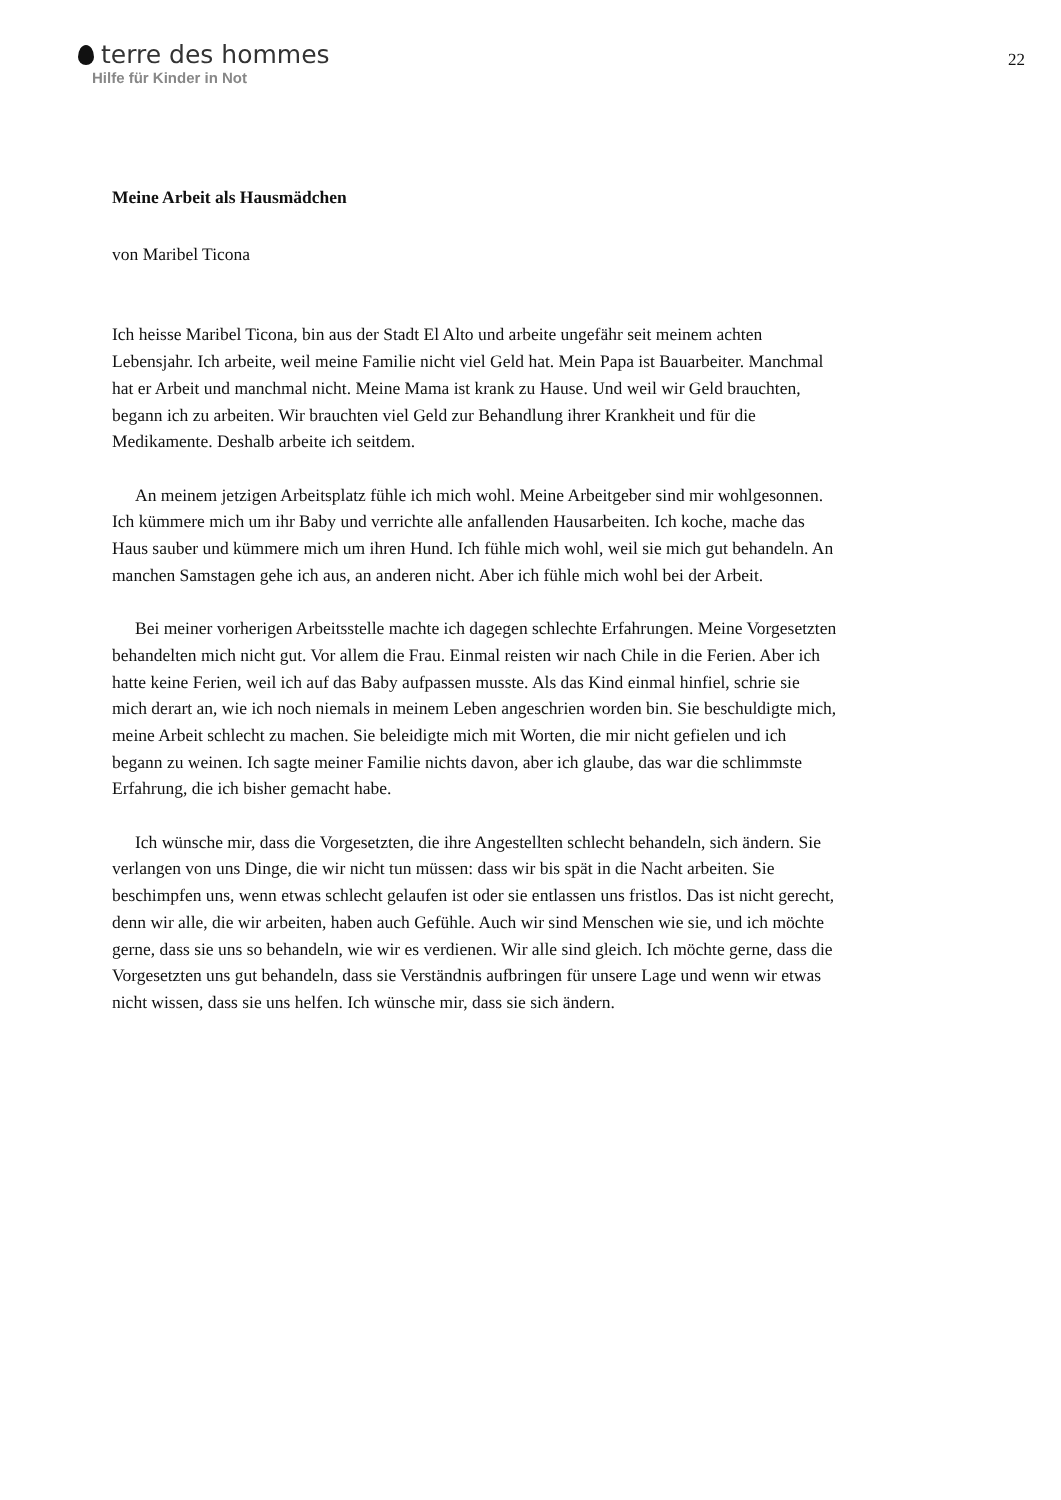terre des hommes
Hilfe für Kinder in Not
22
Meine Arbeit als Hausmädchen
von Maribel Ticona
Ich heisse Maribel Ticona, bin aus der Stadt El Alto und arbeite ungefähr seit meinem achten Lebensjahr. Ich arbeite, weil meine Familie nicht viel Geld hat. Mein Papa ist Bauarbeiter. Manchmal hat er Arbeit und manchmal nicht. Meine Mama ist krank zu Hause. Und weil wir Geld brauchten, begann ich zu arbeiten. Wir brauchten viel Geld zur Behandlung ihrer Krankheit und für die Medikamente. Deshalb arbeite ich seitdem.
An meinem jetzigen Arbeitsplatz fühle ich mich wohl. Meine Arbeitgeber sind mir wohlgesonnen. Ich kümmere mich um ihr Baby und verrichte alle anfallenden Hausarbeiten. Ich koche, mache das Haus sauber und kümmere mich um ihren Hund. Ich fühle mich wohl, weil sie mich gut behandeln. An manchen Samstagen gehe ich aus, an anderen nicht. Aber ich fühle mich wohl bei der Arbeit.
Bei meiner vorherigen Arbeitsstelle machte ich dagegen schlechte Erfahrungen. Meine Vorgesetzten behandelten mich nicht gut. Vor allem die Frau. Einmal reisten wir nach Chile in die Ferien. Aber ich hatte keine Ferien, weil ich auf das Baby aufpassen musste. Als das Kind einmal hinfiel, schrie sie mich derart an, wie ich noch niemals in meinem Leben angeschrien worden bin. Sie beschuldigte mich, meine Arbeit schlecht zu machen. Sie beleidigte mich mit Worten, die mir nicht gefielen und ich begann zu weinen. Ich sagte meiner Familie nichts davon, aber ich glaube, das war die schlimmste Erfahrung, die ich bisher gemacht habe.
Ich wünsche mir, dass die Vorgesetzten, die ihre Angestellten schlecht behandeln, sich ändern. Sie verlangen von uns Dinge, die wir nicht tun müssen: dass wir bis spät in die Nacht arbeiten. Sie beschimpfen uns, wenn etwas schlecht gelaufen ist oder sie entlassen uns fristlos. Das ist nicht gerecht, denn wir alle, die wir arbeiten, haben auch Gefühle. Auch wir sind Menschen wie sie, und ich möchte gerne, dass sie uns so behandeln, wie wir es verdienen. Wir alle sind gleich. Ich möchte gerne, dass die Vorgesetzten uns gut behandeln, dass sie Verständnis aufbringen für unsere Lage und wenn wir etwas nicht wissen, dass sie uns helfen. Ich wünsche mir, dass sie sich ändern.